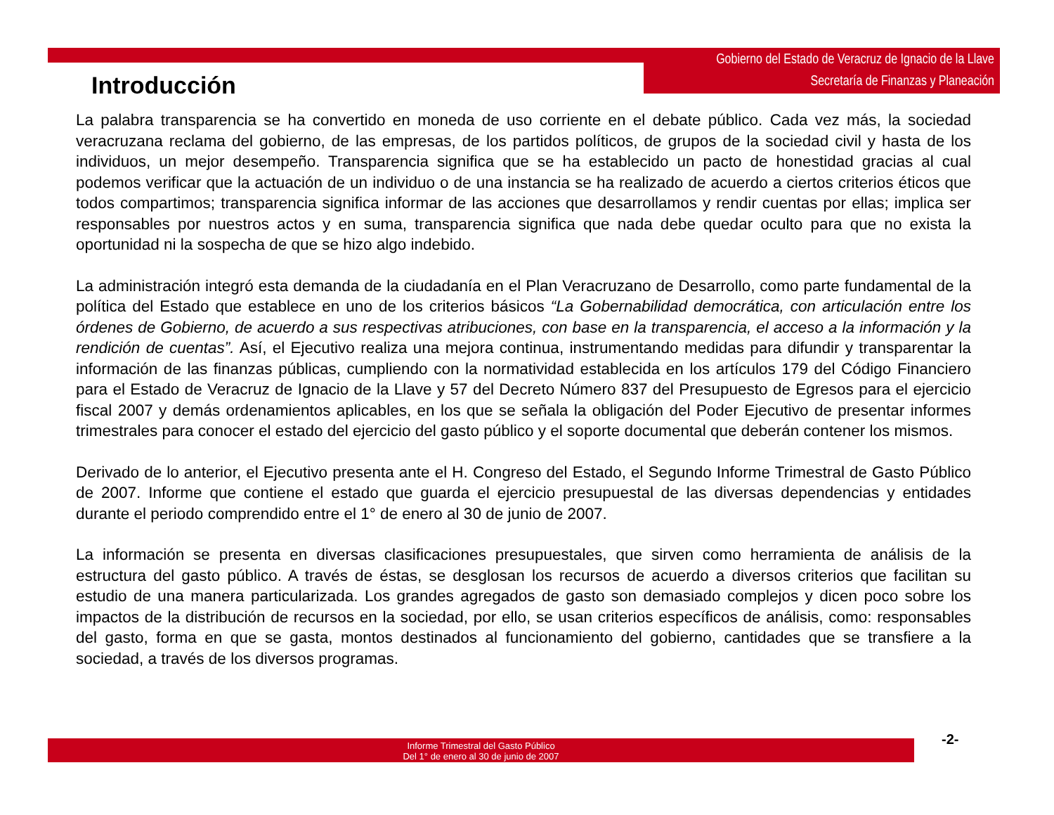Gobierno del Estado de Veracruz de Ignacio de la Llave
Secretaría de Finanzas y Planeación
Introducción
La palabra transparencia se ha convertido en moneda de uso corriente en el debate público. Cada vez más, la sociedad veracruzana reclama del gobierno, de las empresas, de los partidos políticos, de grupos de la sociedad civil y hasta de los individuos, un mejor desempeño. Transparencia significa que se ha establecido un pacto de honestidad gracias al cual podemos verificar que la actuación de un individuo o de una instancia se ha realizado de acuerdo a ciertos criterios éticos que todos compartimos; transparencia significa informar de las acciones que desarrollamos y rendir cuentas por ellas; implica ser responsables por nuestros actos y en suma, transparencia significa que nada debe quedar oculto para que no exista la oportunidad ni la sospecha de que se hizo algo indebido.
La administración integró esta demanda de la ciudadanía en el Plan Veracruzano de Desarrollo, como parte fundamental de la política del Estado que establece en uno de los criterios básicos “La Gobernabilidad democrática, con articulación entre los órdenes de Gobierno, de acuerdo a sus respectivas atribuciones, con base en la transparencia, el acceso a la información y la rendición de cuentas”. Así, el Ejecutivo realiza una mejora continua, instrumentando medidas para difundir y transparentar la información de las finanzas públicas, cumpliendo con la normatividad establecida en los artículos 179 del Código Financiero para el Estado de Veracruz de Ignacio de la Llave y 57 del Decreto Número 837 del Presupuesto de Egresos para el ejercicio fiscal 2007 y demás ordenamientos aplicables, en los que se señala la obligación del Poder Ejecutivo de presentar informes trimestrales para conocer el estado del ejercicio del gasto público y el soporte documental que deberán contener los mismos.
Derivado de lo anterior, el Ejecutivo presenta ante el H. Congreso del Estado, el Segundo Informe Trimestral de Gasto Público de 2007. Informe que contiene el estado que guarda el ejercicio presupuestal de las diversas dependencias y entidades durante el periodo comprendido entre el 1° de enero al 30 de junio de 2007.
La información se presenta en diversas clasificaciones presupuestales, que sirven como herramienta de análisis de la estructura del gasto público. A través de éstas, se desglosan los recursos de acuerdo a diversos criterios que facilitan su estudio de una manera particularizada. Los grandes agregados de gasto son demasiado complejos y dicen poco sobre los impactos de la distribución de recursos en la sociedad, por ello, se usan criterios específicos de análisis, como: responsables del gasto, forma en que se gasta, montos destinados al funcionamiento del gobierno, cantidades que se transfiere a la sociedad, a través de los diversos programas.
Informe Trimestral del Gasto Público
Del 1° de enero al 30 de junio de 2007
-2-